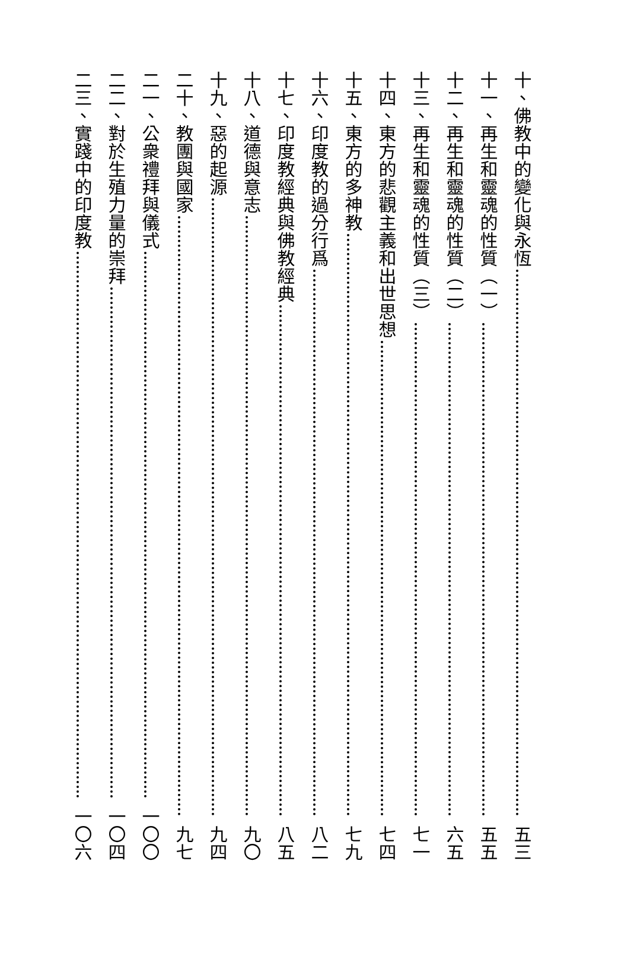十、佛教中的變化與永恆 五三
十一、再生和靈魂的性質（一） 五五
十二、再生和靈魂的性質（二） 六五
十三、再生和靈魂的性質（三） 七一
十四、東方的悲觀主義和出世思想 七四
十五、東方的多神教 七九
十六、印度教的過分行爲 八二
十七、印度教經典與佛教經典 八五
十八、道德與意志 九〇
十九、惡的起源 九四
二十、教團與國家 九七
二一、公衆禮拜與儀式 一〇〇
二二、對於生殖力量的崇拜 一〇四
二三、實踐中的印度教 一〇六